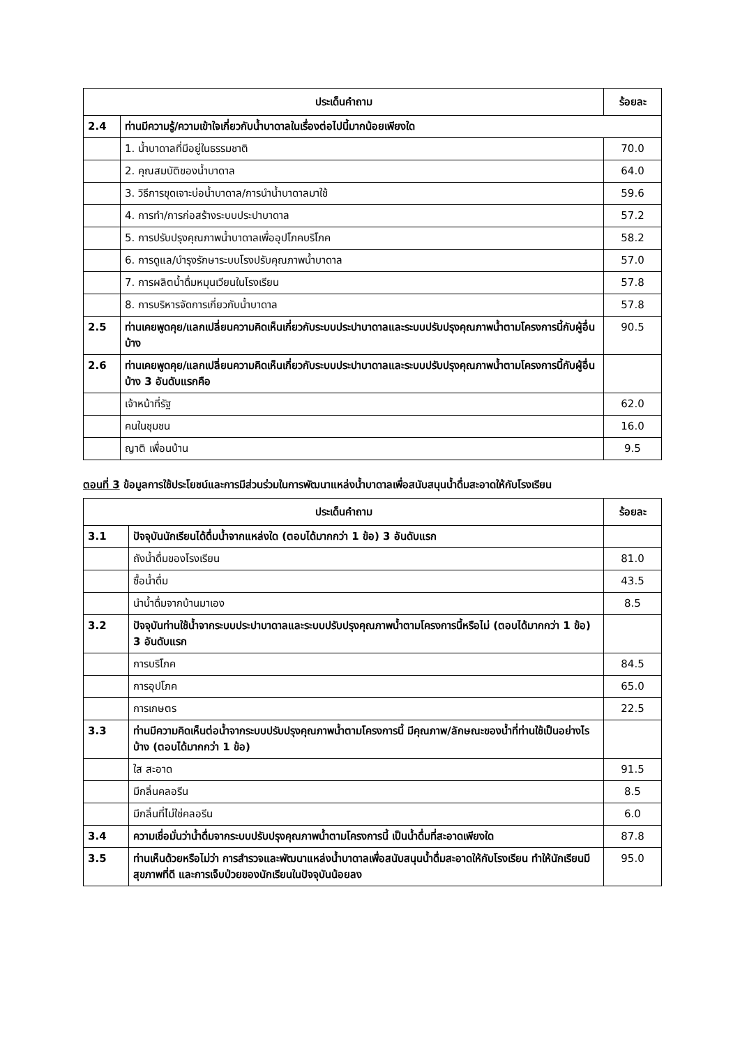| ประเด็นคำถาม | | ร้อยละ |
| --- | --- | --- |
| 2.4 | ท่านมีความรู้/ความเข้าใจเกี่ยวกับน้ำบาดาลในเรื่องต่อไปนี้มากน้อยเพียงใด | |
| | 1. น้ำบาดาลที่มีอยู่ในธรรมชาติ | 70.0 |
| | 2. คุณสมบัติของน้ำบาดาล | 64.0 |
| | 3. วิธีการขุดเจาะบ่อน้ำบาดาล/การนำน้ำบาดาลมาใช้ | 59.6 |
| | 4. การทำ/การก่อสร้างระบบประปาบาดาล | 57.2 |
| | 5. การปรับปรุงคุณภาพน้ำบาดาลเพื่ออุปโภคบริโภค | 58.2 |
| | 6. การดูแล/บำรุงรักษาระบบโรงปรับคุณภาพน้ำบาดาล | 57.0 |
| | 7. การผลิตน้ำดื่มหมุนเวียนในโรงเรียน | 57.8 |
| | 8. การบริหารจัดการเกี่ยวกับน้ำบาดาล | 57.8 |
| 2.5 | ท่านเคยพูดคุย/แลกเปลี่ยนความคิดเห็นเกี่ยวกับระบบประปาบาดาลและระบบปรับปรุงคุณภาพน้ำตามโครงการนี้กับผู้อื่นบ้าง | 90.5 |
| 2.6 | ท่านเคยพูดคุย/แลกเปลี่ยนความคิดเห็นเกี่ยวกับระบบประปาบาดาลและระบบปรับปรุงคุณภาพน้ำตามโครงการนี้กับผู้อื่นบ้าง 3 อันดับแรกคือ | |
| | เจ้าหน้าที่รัฐ | 62.0 |
| | คนในชุมชน | 16.0 |
| | ญาติ เพื่อนบ้าน | 9.5 |
ตอนที่ 3 ข้อมูลการใช้ประโยชน์และการมีส่วนร่วมในการพัฒนาแหล่งน้ำบาดาลเพื่อสนับสนุนน้ำดื่มสะอาดให้กับโรงเรียน
| ประเด็นคำถาม | | ร้อยละ |
| --- | --- | --- |
| 3.1 | ปัจจุบันนักเรียนได้ดื่มน้ำจากแหล่งใด (ตอบได้มากกว่า 1 ข้อ) 3 อันดับแรก | |
| | ถังน้ำดื่มของโรงเรียน | 81.0 |
| | ซื้อน้ำดื่ม | 43.5 |
| | นำน้ำดื่มจากบ้านมาเอง | 8.5 |
| 3.2 | ปัจจุบันท่านใช้น้ำจากระบบประปาบาดาลและระบบปรับปรุงคุณภาพน้ำตามโครงการนี้หรือไม่ (ตอบได้มากกว่า 1 ข้อ) 3 อันดับแรก | |
| | การบริโภค | 84.5 |
| | การอุปโภค | 65.0 |
| | การเกษตร | 22.5 |
| 3.3 | ท่านมีความคิดเห็นต่อน้ำจากระบบปรับปรุงคุณภาพน้ำตามโครงการนี้ มีคุณภาพ/ลักษณะของน้ำที่ท่านใช้เป็นอย่างไรบ้าง (ตอบได้มากกว่า 1 ข้อ) | |
| | ใส สะอาด | 91.5 |
| | มีกลิ่นคลอรีน | 8.5 |
| | มีกลิ่นที่ไม่ใช่คลอรีน | 6.0 |
| 3.4 | ความเชื่อมั่นว่าน้ำดื่มจากระบบปรับปรุงคุณภาพน้ำตามโครงการนี้ เป็นน้ำดื่มที่สะอาดเพียงใด | 87.8 |
| 3.5 | ท่านเห็นด้วยหรือไม่ว่า การสำรวจและพัฒนาแหล่งน้ำบาดาลเพื่อสนับสนุนน้ำดื่มสะอาดให้กับโรงเรียน ทำให้นักเรียนมีสุขภาพที่ดี และการเจ็บป่วยของนักเรียนในปัจจุบันน้อยลง | 95.0 |